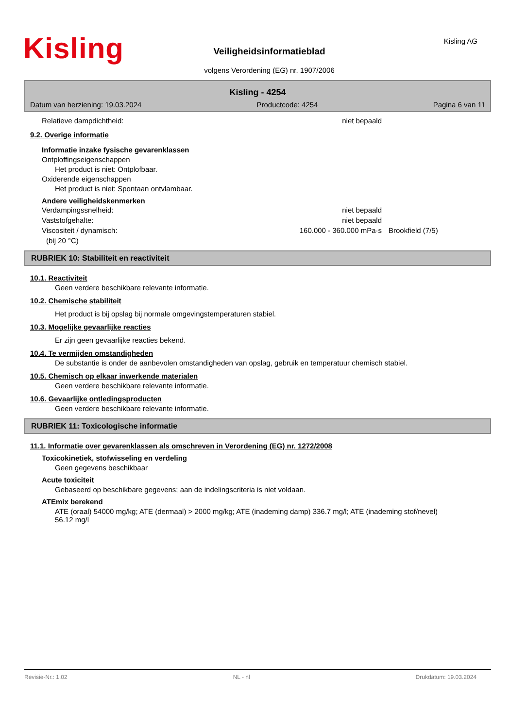Kisling Kisling AG
Veiligheidsinformatieblad
volgens Verordening (EG) nr. 1907/2006
Kisling - 4254
Datum van herziening: 19.03.2024 Productcode: 4254 Pagina 6 van 11
Relatieve dampdichtheid: niet bepaald
9.2. Overige informatie
Informatie inzake fysische gevarenklassen
Ontploffingseigenschappen
Het product is niet: Ontplofbaar.
Oxiderende eigenschappen
Het product is niet: Spontaan ontvlambaar.
Andere veiligheidskenmerken
Verdampingssnelheid: niet bepaald
Vaststofgehalte: niet bepaald
Viscositeit / dynamisch: 160.000 - 360.000 mPa·s Brookfield (7/5)
(bij 20 °C)
RUBRIEK 10: Stabiliteit en reactiviteit
10.1. Reactiviteit
Geen verdere beschikbare relevante informatie.
10.2. Chemische stabiliteit
Het product is bij opslag bij normale omgevingstemperaturen stabiel.
10.3. Mogelijke gevaarlijke reacties
Er zijn geen gevaarlijke reacties bekend.
10.4. Te vermijden omstandigheden
De substantie is onder de aanbevolen omstandigheden van opslag, gebruik en temperatuur chemisch stabiel.
10.5. Chemisch op elkaar inwerkende materialen
Geen verdere beschikbare relevante informatie.
10.6. Gevaarlijke ontledingsproducten
Geen verdere beschikbare relevante informatie.
RUBRIEK 11: Toxicologische informatie
11.1. Informatie over gevarenklassen als omschreven in Verordening (EG) nr. 1272/2008
Toxicokinetiek, stofwisseling en verdeling
Geen gegevens beschikbaar
Acute toxiciteit
Gebaseerd op beschikbare gegevens; aan de indelingscriteria is niet voldaan.
ATEmix berekend
ATE (oraal) 54000 mg/kg; ATE (dermaal) > 2000 mg/kg; ATE (inademing damp) 336.7 mg/l; ATE (inademing stof/nevel) 56.12 mg/l
Revisie-Nr.: 1.02 NL - nl Drukdatum: 19.03.2024